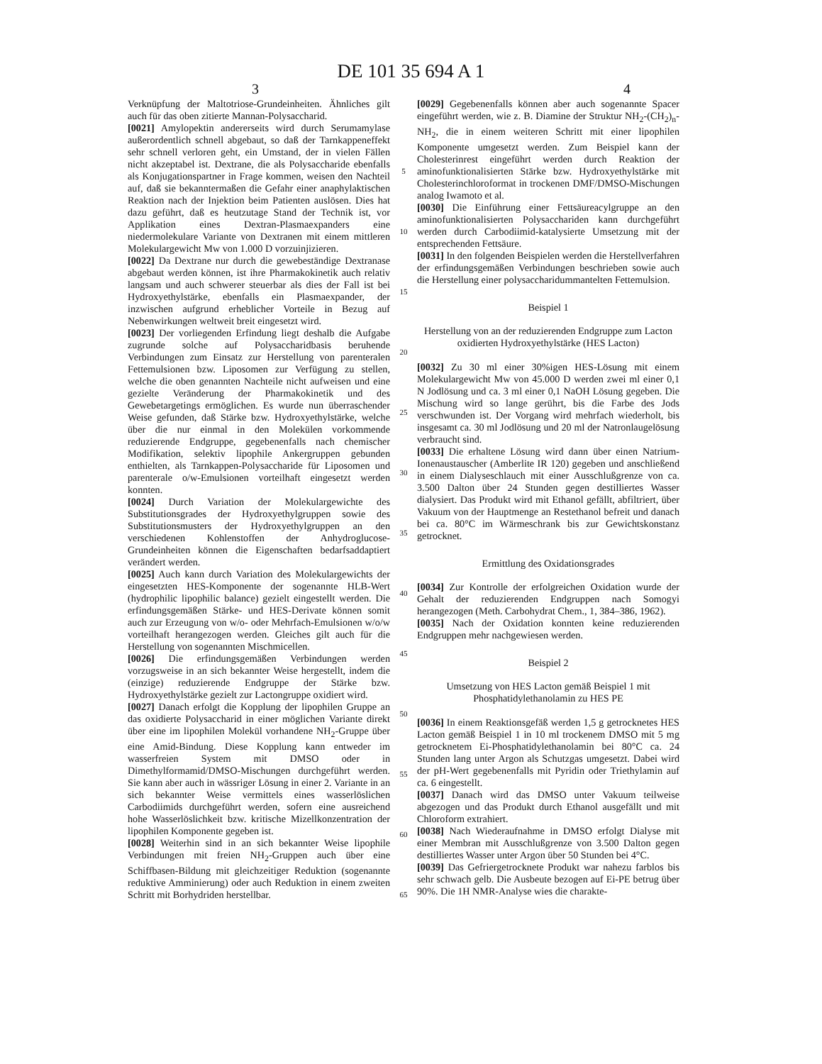DE 101 35 694 A 1
3 4
Verknüpfung der Maltotriose-Grundeinheiten. Ähnliches gilt auch für das oben zitierte Mannan-Polysaccharid.
[0021] Amylopektin andererseits wird durch Serumamylase außerordentlich schnell abgebaut, so daß der Tarnkappeneffekt sehr schnell verloren geht, ein Umstand, der in vielen Fällen nicht akzeptabel ist. Dextrane, die als Polysaccharide ebenfalls als Konjugationspartner in Frage kommen, weisen den Nachteil auf, daß sie bekanntermaßen die Gefahr einer anaphylaktischen Reaktion nach der Injektion beim Patienten auslösen. Dies hat dazu geführt, daß es heutzutage Stand der Technik ist, vor Applikation eines Dextran-Plasmaexpanders eine niedermolekulare Variante von Dextranen mit einem mittleren Molekulargewicht Mw von 1.000 D vorzuinjizieren.
[0022] Da Dextrane nur durch die gewebeständige Dextranase abgebaut werden können, ist ihre Pharmakokinetik auch relativ langsam und auch schwerer steuerbar als dies der Fall ist bei Hydroxyethylstärke, ebenfalls ein Plasmaexpander, der inzwischen aufgrund erheblicher Vorteile in Bezug auf Nebenwirkungen weltweit breit eingesetzt wird.
[0023] Der vorliegenden Erfindung liegt deshalb die Aufgabe zugrunde solche auf Polysaccharidbasis beruhende Verbindungen zum Einsatz zur Herstellung von parenteralen Fettemulsionen bzw. Liposomen zur Verfügung zu stellen, welche die oben genannten Nachteile nicht aufweisen und eine gezielte Veränderung der Pharmakokinetik und des Gewebetargetings ermöglichen. Es wurde nun überraschender Weise gefunden, daß Stärke bzw. Hydroxyethylstärke, welche über die nur einmal in den Molekülen vorkommende reduzierende Endgruppe, gegebenenfalls nach chemischer Modifikation, selektiv lipophile Ankergruppen gebunden enthielten, als Tarnkappen-Polysaccharide für Liposomen und parenterale o/w-Emulsionen vorteilhaft eingesetzt werden konnten.
[0024] Durch Variation der Molekulargewichte des Substitutionsgrades der Hydroxyethylgruppen sowie des Substitutionsmusters der Hydroxyethylgruppen an den verschiedenen Kohlenstoffen der Anhydroglucose-Grundeinheiten können die Eigenschaften bedarfsaddaptiert verändert werden.
[0025] Auch kann durch Variation des Molekulargewichts der eingesetzten HES-Komponente der sogenannte HLB-Wert (hydrophilic lipophilic balance) gezielt eingestellt werden. Die erfindungsgemäßen Stärke- und HES-Derivate können somit auch zur Erzeugung von w/o- oder Mehrfach-Emulsionen w/o/w vorteilhaft herangezogen werden. Gleiches gilt auch für die Herstellung von sogenannten Mischmicellen.
[0026] Die erfindungsgemäßen Verbindungen werden vorzugsweise in an sich bekannter Weise hergestellt, indem die (einzige) reduzierende Endgruppe der Stärke bzw. Hydroxyethylstärke gezielt zur Lactongruppe oxidiert wird.
[0027] Danach erfolgt die Kopplung der lipophilen Gruppe an das oxidierte Polysaccharid in einer möglichen Variante direkt über eine im lipophilen Molekül vorhandene NH<sub>2</sub>-Gruppe über eine Amid-Bindung. Diese Kopplung kann entweder im wasserfreien System mit DMSO oder in Dimethylformamid/DMSO-Mischungen durchgeführt werden. Sie kann aber auch in wässriger Lösung in einer 2. Variante in an sich bekannter Weise vermittels eines wasserlöslichen Carbodiimids durchgeführt werden, sofern eine ausreichend hohe Wasserlöslichkeit bzw. kritische Mizellkonzentration der lipophilen Komponente gegeben ist.
[0028] Weiterhin sind in an sich bekannter Weise lipophile Verbindungen mit freien NH<sub>2</sub>-Gruppen auch über eine Schiffbasen-Bildung mit gleichzeitiger Reduktion (sogenannte reduktive Amminierung) oder auch Reduktion in einem zweiten Schritt mit Borhydriden herstellbar.
5
10
15
20
25
30
35
40
45
50
55
60
65
[0029] Gegebenenfalls können aber auch sogenannte Spacer eingeführt werden, wie z. B. Diamine der Struktur NH<sub>2</sub>-(CH<sub>2</sub>)<sub>n</sub>-NH<sub>2</sub>, die in einem weiteren Schritt mit einer lipophilen Komponente umgesetzt werden. Zum Beispiel kann der Cholesterinrest eingeführt werden durch Reaktion der aminofunktionalisierten Stärke bzw. Hydroxyethylstärke mit Cholesterinchloroformat in trockenen DMF/DMSO-Mischungen analog Iwamoto et al.
[0030] Die Einführung einer Fettsäureacylgruppe an den aminofunktionalisierten Polysacchariden kann durchgeführt werden durch Carbodiimid-katalysierte Umsetzung mit der entsprechenden Fettsäure.
[0031] In den folgenden Beispielen werden die Herstellverfahren der erfindungsgemäßen Verbindungen beschrieben sowie auch die Herstellung einer polysaccharidummantelten Fettemulsion.
Beispiel 1
Herstellung von an der reduzierenden Endgruppe zum Lacton oxidierten Hydroxyethylstärke (HES Lacton)
[0032] Zu 30 ml einer 30%igen HES-Lösung mit einem Molekulargewicht Mw von 45.000 D werden zwei ml einer 0,1 N Jodlösung und ca. 3 ml einer 0,1 NaOH Lösung gegeben. Die Mischung wird so lange gerührt, bis die Farbe des Jods verschwunden ist. Der Vorgang wird mehrfach wiederholt, bis insgesamt ca. 30 ml Jodlösung und 20 ml der Natronlaugelösung verbraucht sind.
[0033] Die erhaltene Lösung wird dann über einen Natrium-Ionenaustauscher (Amberlite IR 120) gegeben und anschließend in einem Dialyseschlauch mit einer Ausschlußgrenze von ca. 3.500 Dalton über 24 Stunden gegen destilliertes Wasser dialysiert. Das Produkt wird mit Ethanol gefällt, abfiltriert, über Vakuum von der Hauptmenge an Restethanol befreit und danach bei ca. 80°C im Wärmeschrank bis zur Gewichtskonstanz getrocknet.
Ermittlung des Oxidationsgrades
[0034] Zur Kontrolle der erfolgreichen Oxidation wurde der Gehalt der reduzierenden Endgruppen nach Somogyi herangezogen (Meth. Carbohydrat Chem., 1, 384–386, 1962).
[0035] Nach der Oxidation konnten keine reduzierenden Endgruppen mehr nachgewiesen werden.
Beispiel 2
Umsetzung von HES Lacton gemäß Beispiel 1 mit Phosphatidylethanolamin zu HES PE
[0036] In einem Reaktionsgefäß werden 1,5 g getrocknetes HES Lacton gemäß Beispiel 1 in 10 ml trockenem DMSO mit 5 mg getrocknetem Ei-Phosphatidylethanolamin bei 80°C ca. 24 Stunden lang unter Argon als Schutzgas umgesetzt. Dabei wird der pH-Wert gegebenenfalls mit Pyridin oder Triethylamin auf ca. 6 eingestellt.
[0037] Danach wird das DMSO unter Vakuum teilweise abgezogen und das Produkt durch Ethanol ausgefällt und mit Chloroform extrahiert.
[0038] Nach Wiederaufnahme in DMSO erfolgt Dialyse mit einer Membran mit Ausschlußgrenze von 3.500 Dalton gegen destilliertes Wasser unter Argon über 50 Stunden bei 4°C.
[0039] Das Gefriergetrocknete Produkt war nahezu farblos bis sehr schwach gelb. Die Ausbeute bezogen auf Ei-PE betrug über 90%. Die 1H NMR-Analyse wies die charakte-